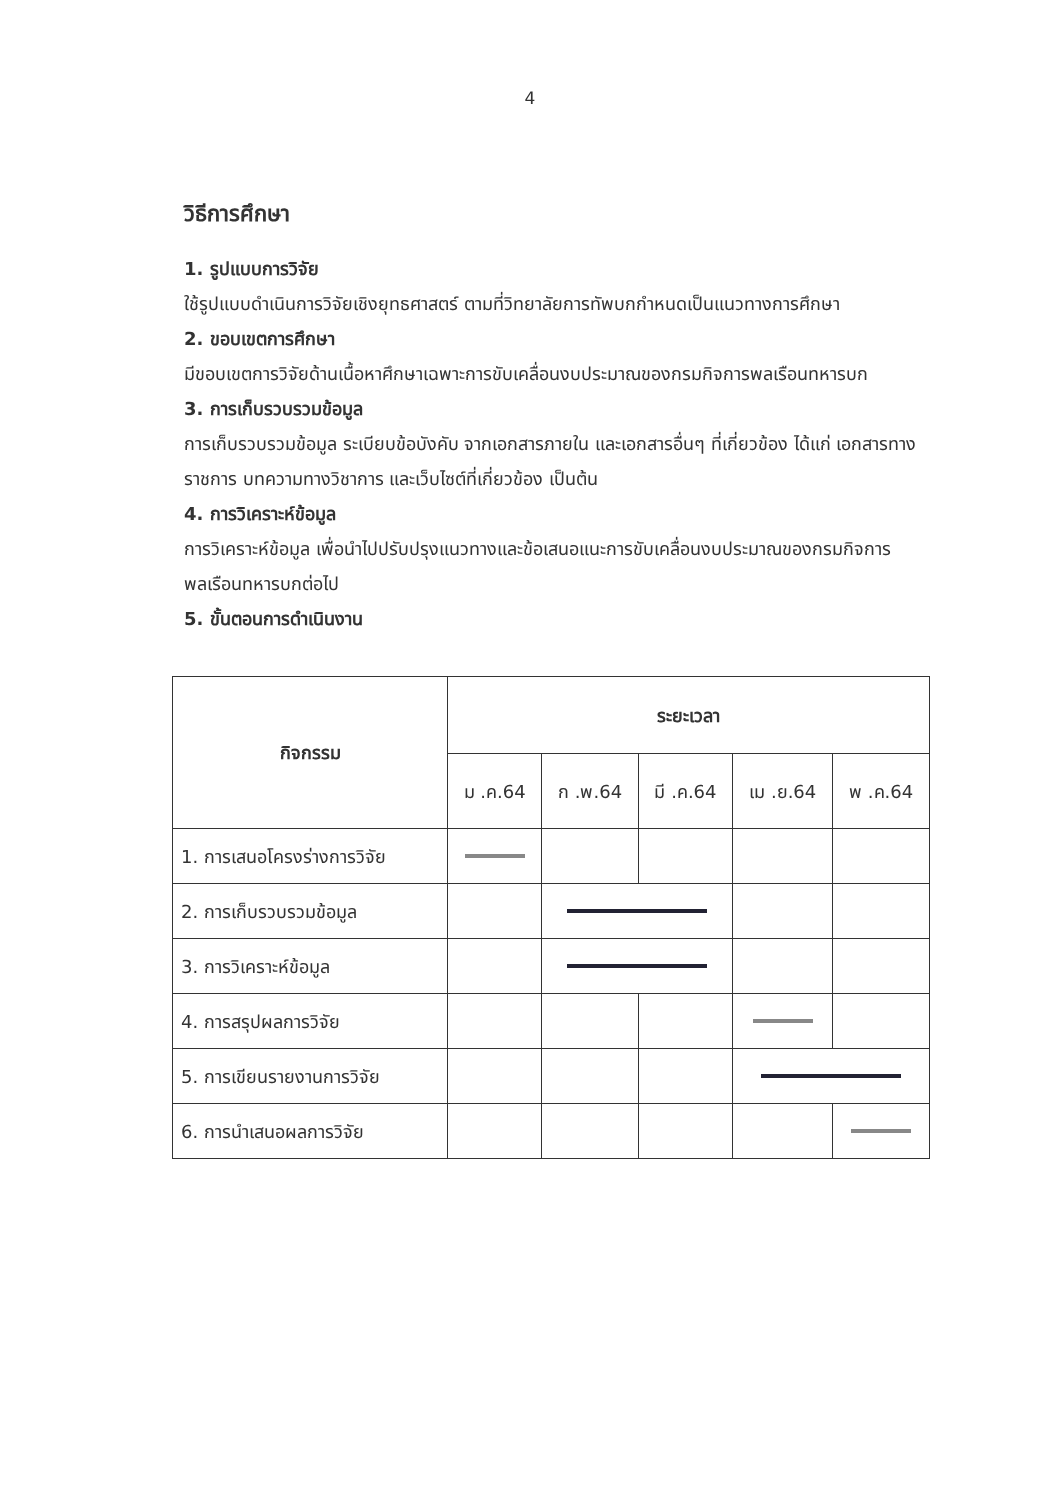4
วิธีการศึกษา
1. รูปแบบการวิจัย
ใช้รูปแบบดำเนินการวิจัยเชิงยุทธศาสตร์ ตามที่วิทยาลัยการทัพบกกำหนดเป็นแนวทางการศึกษา
2. ขอบเขตการศึกษา
มีขอบเขตการวิจัยด้านเนื้อหาศึกษาเฉพาะการขับเคลื่อนงบประมาณของกรมกิจการพลเรือนทหารบก
3. การเก็บรวบรวมข้อมูล
การเก็บรวบรวมข้อมูล ระเบียบข้อบังคับ จากเอกสารภายใน และเอกสารอื่นๆ ที่เกี่ยวข้อง ได้แก่ เอกสารทางราชการ บทความทางวิชาการ และเว็บไซต์ที่เกี่ยวข้อง เป็นต้น
4. การวิเคราะห์ข้อมูล
การวิเคราะห์ข้อมูล เพื่อนำไปปรับปรุงแนวทางและข้อเสนอแนะการขับเคลื่อนงบประมาณของกรมกิจการพลเรือนทหารบกต่อไป
5. ขั้นตอนการดำเนินงาน
| กิจกรรม | ระยะเวลา | | | | |
| --- | --- | --- | --- | --- | --- |
| | ม .ค.64 | ก .พ.64 | มี .ค.64 | เม .ย.64 | พ .ค.64 |
| 1. การเสนอโครงร่างการวิจัย | | | | | |
| 2. การเก็บรวบรวมข้อมูล | | | | | |
| 3. การวิเคราะห์ข้อมูล | | | | | |
| 4. การสรุปผลการวิจัย | | | | | |
| 5. การเขียนรายงานการวิจัย | | | | | |
| 6. การนำเสนอผลการวิจัย | | | | | |